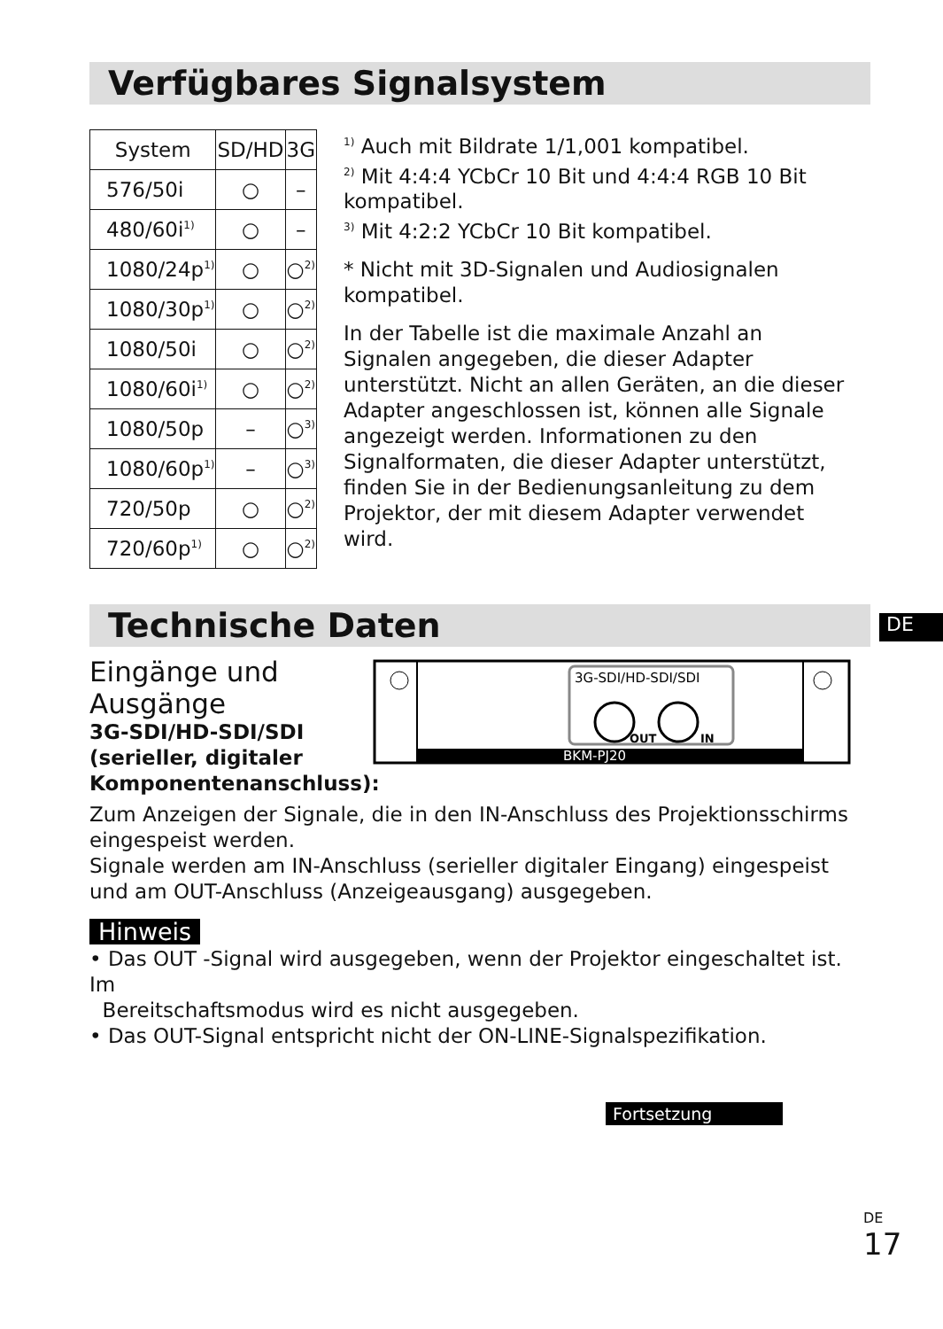Verfügbares Signalsystem
| System | SD/HD | 3G |
| --- | --- | --- |
| 576/50i | ○ | – |
| 480/60i<sup>1)</sup> | ○ | – |
| 1080/24p<sup>1)</sup> | ○ | ○<sup>2)</sup> |
| 1080/30p<sup>1)</sup> | ○ | ○<sup>2)</sup> |
| 1080/50i | ○ | ○<sup>2)</sup> |
| 1080/60i<sup>1)</sup> | ○ | ○<sup>2)</sup> |
| 1080/50p | – | ○<sup>3)</sup> |
| 1080/60p<sup>1)</sup> | – | ○<sup>3)</sup> |
| 720/50p | ○ | ○<sup>2)</sup> |
| 720/60p<sup>1)</sup> | ○ | ○<sup>2)</sup> |
<sup>1)</sup> Auch mit Bildrate 1/1,001 kompatibel.
<sup>2)</sup> Mit 4:4:4 YCbCr 10 Bit und 4:4:4 RGB 10 Bit kompatibel.
<sup>3)</sup> Mit 4:2:2 YCbCr 10 Bit kompatibel.
* Nicht mit 3D-Signalen und Audiosignalen kompatibel.
In der Tabelle ist die maximale Anzahl an Signalen angegeben, die dieser Adapter unterstützt. Nicht an allen Geräten, an die dieser Adapter angeschlossen ist, können alle Signale angezeigt werden. Informationen zu den Signalformaten, die dieser Adapter unterstützt, finden Sie in der Bedienungsanleitung zu dem Projektor, der mit diesem Adapter verwendet wird.
DE
Technische Daten
Eingänge und Ausgänge
3G-SDI/HD-SDI/SDI (serieller, digitaler Komponentenanschluss):
BKM-PJ20
3G-SDI/HD-SDI/SDI
OUT
IN
Zum Anzeigen der Signale, die in den IN-Anschluss des Projektionsschirms eingespeist werden.
Signale werden am IN-Anschluss (serieller digitaler Eingang) eingespeist und am OUT-Anschluss (Anzeigeausgang) ausgegeben.
Hinweis
• Das OUT -Signal wird ausgegeben, wenn der Projektor eingeschaltet ist. Im
Bereitschaftsmodus wird es nicht ausgegeben.
• Das OUT-Signal entspricht nicht der ON-LINE-Signalspezifikation.
Fortsetzung
DE
17